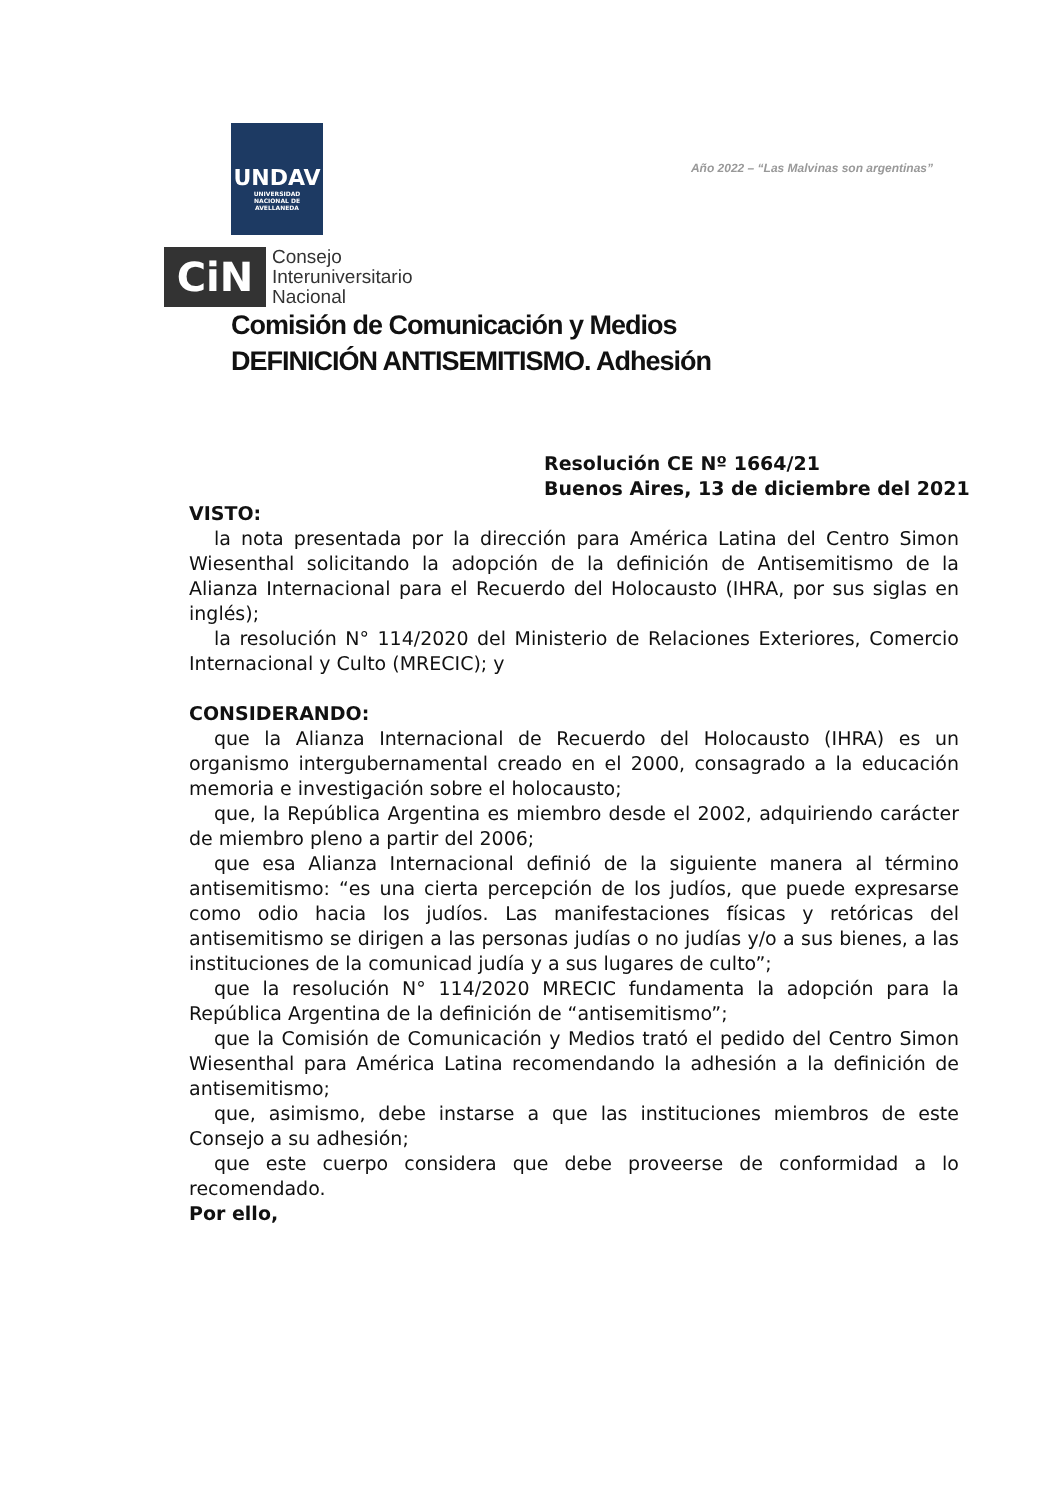UNDAV
UNIVERSIDAD
NACIONAL DE
AVELLANEDA
Año 2022 – “Las Malvinas son argentinas”
CiN
Consejo
Interuniversitario
Nacional
Comisión de Comunicación y Medios
DEFINICIÓN ANTISEMITISMO. Adhesión
Resolución CE Nº 1664/21
Buenos Aires, 13 de diciembre del 2021
VISTO:
la nota presentada por la dirección para América Latina del Centro Simon Wiesenthal solicitando la adopción de la definición de Antisemitismo de la Alianza Internacional para el Recuerdo del Holocausto (IHRA, por sus siglas en inglés);
la resolución N° 114/2020 del Ministerio de Relaciones Exteriores, Comercio Internacional y Culto (MRECIC); y
CONSIDERANDO:
que la Alianza Internacional de Recuerdo del Holocausto (IHRA) es un organismo intergubernamental creado en el 2000, consagrado a la educación memoria e investigación sobre el holocausto;
que, la República Argentina es miembro desde el 2002, adquiriendo carácter de miembro pleno a partir del 2006;
que esa Alianza Internacional definió de la siguiente manera al término antisemitismo: “es una cierta percepción de los judíos, que puede expresarse como odio hacia los judíos. Las manifestaciones físicas y retóricas del antisemitismo se dirigen a las personas judías o no judías y/o a sus bienes, a las instituciones de la comunicad judía y a sus lugares de culto”;
que la resolución N° 114/2020 MRECIC fundamenta la adopción para la República Argentina de la definición de “antisemitismo”;
que la Comisión de Comunicación y Medios trató el pedido del Centro Simon Wiesenthal para América Latina recomendando la adhesión a la definición de antisemitismo;
que, asimismo, debe instarse a que las instituciones miembros de este Consejo a su adhesión;
que este cuerpo considera que debe proveerse de conformidad a lo recomendado.
Por ello,